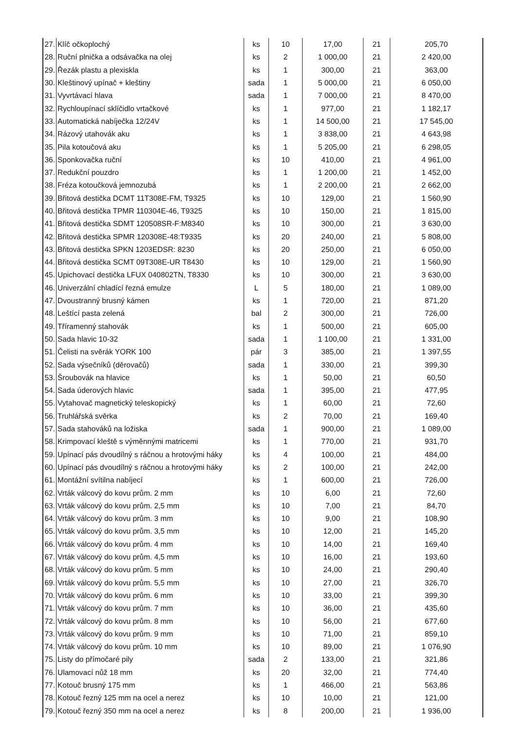| 27. | Klíč očkoplochý | ks | 10 | 17,00 | 21 | 205,70 |
| 28. | Ruční plnička a odsávačka na olej | ks | 2 | 1 000,00 | 21 | 2 420,00 |
| 29. | Řezák plastu a plexiskla | ks | 1 | 300,00 | 21 | 363,00 |
| 30. | Kleštinový upínač + kleštiny | sada | 1 | 5 000,00 | 21 | 6 050,00 |
| 31. | Vyvrtávací hlava | sada | 1 | 7 000,00 | 21 | 8 470,00 |
| 32. | Rychloupínací sklíčidlo vrtačkové | ks | 1 | 977,00 | 21 | 1 182,17 |
| 33. | Automatická nabíječka 12/24V | ks | 1 | 14 500,00 | 21 | 17 545,00 |
| 34. | Rázový utahovák aku | ks | 1 | 3 838,00 | 21 | 4 643,98 |
| 35. | Pila kotoučová aku | ks | 1 | 5 205,00 | 21 | 6 298,05 |
| 36. | Sponkovačka ruční | ks | 10 | 410,00 | 21 | 4 961,00 |
| 37. | Redukční pouzdro | ks | 1 | 1 200,00 | 21 | 1 452,00 |
| 38. | Fréza kotoučková jemnozubá | ks | 1 | 2 200,00 | 21 | 2 662,00 |
| 39. | Břitová destička DCMT 11T308E-FM, T9325 | ks | 10 | 129,00 | 21 | 1 560,90 |
| 40. | Břitová destička TPMR 110304E-46, T9325 | ks | 10 | 150,00 | 21 | 1 815,00 |
| 41. | Břitová destička SDMT 120508SR-F:M8340 | ks | 10 | 300,00 | 21 | 3 630,00 |
| 42. | Břitová destička SPMR 120308E-48:T9335 | ks | 20 | 240,00 | 21 | 5 808,00 |
| 43. | Břitová destička SPKN 1203EDSR: 8230 | ks | 20 | 250,00 | 21 | 6 050,00 |
| 44. | Břitová destička SCMT 09T308E-UR T8430 | ks | 10 | 129,00 | 21 | 1 560,90 |
| 45. | Upichovací destička LFUX 040802TN, T8330 | ks | 10 | 300,00 | 21 | 3 630,00 |
| 46. | Univerzální chladící řezná emulze | L | 5 | 180,00 | 21 | 1 089,00 |
| 47. | Dvoustranný brusný kámen | ks | 1 | 720,00 | 21 | 871,20 |
| 48. | Leštící pasta zelená | bal | 2 | 300,00 | 21 | 726,00 |
| 49. | Tříramenný stahovák | ks | 1 | 500,00 | 21 | 605,00 |
| 50. | Sada hlavic 10-32 | sada | 1 | 1 100,00 | 21 | 1 331,00 |
| 51. | Čelisti na svěrák YORK 100 | pár | 3 | 385,00 | 21 | 1 397,55 |
| 52. | Sada výsečníků (děrovačů) | sada | 1 | 330,00 | 21 | 399,30 |
| 53. | Šroubovák na hlavice | ks | 1 | 50,00 | 21 | 60,50 |
| 54. | Sada úderových hlavic | sada | 1 | 395,00 | 21 | 477,95 |
| 55. | Vytahovač magnetický teleskopický | ks | 1 | 60,00 | 21 | 72,60 |
| 56. | Truhlářská svěrka | ks | 2 | 70,00 | 21 | 169,40 |
| 57. | Sada stahováků na ložiska | sada | 1 | 900,00 | 21 | 1 089,00 |
| 58. | Krimpovací kleště s výměnnými matricemi | ks | 1 | 770,00 | 21 | 931,70 |
| 59. | Upínací pás dvoudílný s ráčnou a hrotovými háky | ks | 4 | 100,00 | 21 | 484,00 |
| 60. | Upínací pás dvoudílný s ráčnou a hrotovými háky | ks | 2 | 100,00 | 21 | 242,00 |
| 61. | Montážní svítilna nabíjecí | ks | 1 | 600,00 | 21 | 726,00 |
| 62. | Vrták válcový do kovu prům. 2 mm | ks | 10 | 6,00 | 21 | 72,60 |
| 63. | Vrták válcový do kovu prům. 2,5 mm | ks | 10 | 7,00 | 21 | 84,70 |
| 64. | Vrták válcový do kovu prům. 3 mm | ks | 10 | 9,00 | 21 | 108,90 |
| 65. | Vrták válcový do kovu prům. 3,5 mm | ks | 10 | 12,00 | 21 | 145,20 |
| 66. | Vrták válcový do kovu prům. 4 mm | ks | 10 | 14,00 | 21 | 169,40 |
| 67. | Vrták válcový do kovu prům. 4,5 mm | ks | 10 | 16,00 | 21 | 193,60 |
| 68. | Vrták válcový do kovu prům. 5 mm | ks | 10 | 24,00 | 21 | 290,40 |
| 69. | Vrták válcový do kovu prům. 5,5 mm | ks | 10 | 27,00 | 21 | 326,70 |
| 70. | Vrták válcový do kovu prům. 6 mm | ks | 10 | 33,00 | 21 | 399,30 |
| 71. | Vrták válcový do kovu prům. 7 mm | ks | 10 | 36,00 | 21 | 435,60 |
| 72. | Vrták válcový do kovu prům. 8 mm | ks | 10 | 56,00 | 21 | 677,60 |
| 73. | Vrták válcový do kovu prům. 9 mm | ks | 10 | 71,00 | 21 | 859,10 |
| 74. | Vrták válcový do kovu prům. 10 mm | ks | 10 | 89,00 | 21 | 1 076,90 |
| 75. | Listy do přímočaré pily | sada | 2 | 133,00 | 21 | 321,86 |
| 76. | Ulamovací nůž 18 mm | ks | 20 | 32,00 | 21 | 774,40 |
| 77. | Kotouč brusný 175 mm | ks | 1 | 466,00 | 21 | 563,86 |
| 78. | Kotouč řezný 125 mm na ocel a nerez | ks | 10 | 10,00 | 21 | 121,00 |
| 79. | Kotouč řezný 350 mm na ocel a nerez | ks | 8 | 200,00 | 21 | 1 936,00 |